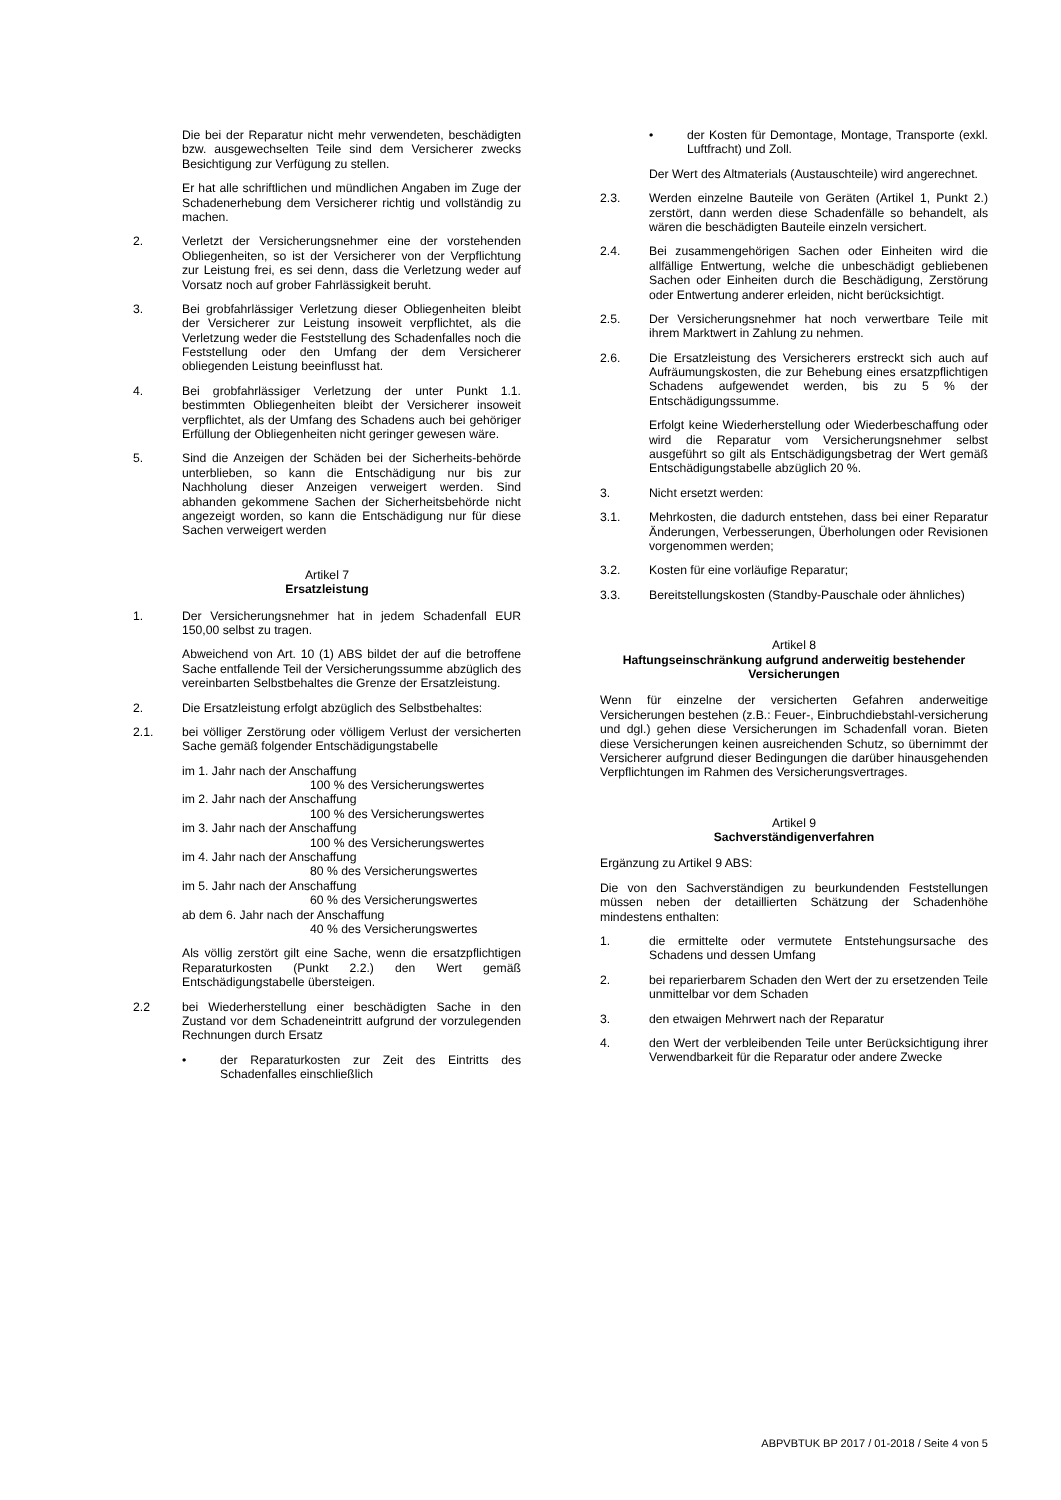Die bei der Reparatur nicht mehr verwendeten, beschädigten bzw. ausgewechselten Teile sind dem Versicherer zwecks Besichtigung zur Verfügung zu stellen.
Er hat alle schriftlichen und mündlichen Angaben im Zuge der Schadenerhebung dem Versicherer richtig und vollständig zu machen.
2. Verletzt der Versicherungsnehmer eine der vorstehenden Obliegenheiten, so ist der Versicherer von der Verpflichtung zur Leistung frei, es sei denn, dass die Verletzung weder auf Vorsatz noch auf grober Fahrlässigkeit beruht.
3. Bei grobfahrlässiger Verletzung dieser Obliegenheiten bleibt der Versicherer zur Leistung insoweit verpflichtet, als die Verletzung weder die Feststellung des Schadenfalles noch die Feststellung oder den Umfang der dem Versicherer obliegenden Leistung beeinflusst hat.
4. Bei grobfahrlässiger Verletzung der unter Punkt 1.1. bestimmten Obliegenheiten bleibt der Versicherer insoweit verpflichtet, als der Umfang des Schadens auch bei gehöriger Erfüllung der Obliegenheiten nicht geringer gewesen wäre.
5. Sind die Anzeigen der Schäden bei der Sicherheits-behörde unterblieben, so kann die Entschädigung nur bis zur Nachholung dieser Anzeigen verweigert werden. Sind abhanden gekommene Sachen der Sicherheitsbehörde nicht angezeigt worden, so kann die Entschädigung nur für diese Sachen verweigert werden
Artikel 7
Ersatzleistung
1. Der Versicherungsnehmer hat in jedem Schadenfall EUR 150,00 selbst zu tragen.
Abweichend von Art. 10 (1) ABS bildet der auf die betroffene Sache entfallende Teil der Versicherungssumme abzüglich des vereinbarten Selbstbehaltes die Grenze der Ersatzleistung.
2. Die Ersatzleistung erfolgt abzüglich des Selbstbehaltes:
2.1. bei völliger Zerstörung oder völligem Verlust der versicherten Sache gemäß folgender Entschädigungstabelle
im 1. Jahr nach der Anschaffung
100 % des Versicherungswertes
im 2. Jahr nach der Anschaffung
100 % des Versicherungswertes
im 3. Jahr nach der Anschaffung
100 % des Versicherungswertes
im 4. Jahr nach der Anschaffung
80 % des Versicherungswertes
im 5. Jahr nach der Anschaffung
60 % des Versicherungswertes
ab dem 6. Jahr nach der Anschaffung
40 % des Versicherungswertes
Als völlig zerstört gilt eine Sache, wenn die ersatzpflichtigen Reparaturkosten (Punkt 2.2.) den Wert gemäß Entschädigungstabelle übersteigen.
2.2 bei Wiederherstellung einer beschädigten Sache in den Zustand vor dem Schadeneintritt aufgrund der vorzulegenden Rechnungen durch Ersatz
• der Reparaturkosten zur Zeit des Eintritts des Schadenfalles einschließlich
• der Kosten für Demontage, Montage, Transporte (exkl. Luftfracht) und Zoll.
Der Wert des Altmaterials (Austauschteile) wird angerechnet.
2.3. Werden einzelne Bauteile von Geräten (Artikel 1, Punkt 2.) zerstört, dann werden diese Schadenfälle so behandelt, als wären die beschädigten Bauteile einzeln versichert.
2.4. Bei zusammengehörigen Sachen oder Einheiten wird die allfällige Entwertung, welche die unbeschädigt gebliebenen Sachen oder Einheiten durch die Beschädigung, Zerstörung oder Entwertung anderer erleiden, nicht berücksichtigt.
2.5. Der Versicherungsnehmer hat noch verwertbare Teile mit ihrem Marktwert in Zahlung zu nehmen.
2.6. Die Ersatzleistung des Versicherers erstreckt sich auch auf Aufräumungskosten, die zur Behebung eines ersatzpflichtigen Schadens aufgewendet werden, bis zu 5 % der Entschädigungssumme.
Erfolgt keine Wiederherstellung oder Wiederbeschaffung oder wird die Reparatur vom Versicherungsnehmer selbst ausgeführt so gilt als Entschädigungsbetrag der Wert gemäß Entschädigungstabelle abzüglich 20 %.
3. Nicht ersetzt werden:
3.1. Mehrkosten, die dadurch entstehen, dass bei einer Reparatur Änderungen, Verbesserungen, Überholungen oder Revisionen vorgenommen werden;
3.2. Kosten für eine vorläufige Reparatur;
3.3. Bereitstellungskosten (Standby-Pauschale oder ähnliches)
Artikel 8
Haftungseinschränkung aufgrund anderweitig bestehender Versicherungen
Wenn für einzelne der versicherten Gefahren anderweitige Versicherungen bestehen (z.B.: Feuer-, Einbruchdiebstahl-versicherung und dgl.) gehen diese Versicherungen im Schadenfall voran. Bieten diese Versicherungen keinen ausreichenden Schutz, so übernimmt der Versicherer aufgrund dieser Bedingungen die darüber hinausgehenden Verpflichtungen im Rahmen des Versicherungsvertrages.
Artikel 9
Sachverständigenverfahren
Ergänzung zu Artikel 9 ABS:
Die von den Sachverständigen zu beurkundenden Feststellungen müssen neben der detaillierten Schätzung der Schadenhöhe mindestens enthalten:
1. die ermittelte oder vermutete Entstehungsursache des Schadens und dessen Umfang
2. bei reparierbarem Schaden den Wert der zu ersetzenden Teile unmittelbar vor dem Schaden
3. den etwaigen Mehrwert nach der Reparatur
4. den Wert der verbleibenden Teile unter Berücksichtigung ihrer Verwendbarkeit für die Reparatur oder andere Zwecke
ABPVBTUK BP 2017 / 01-2018 / Seite 4 von 5